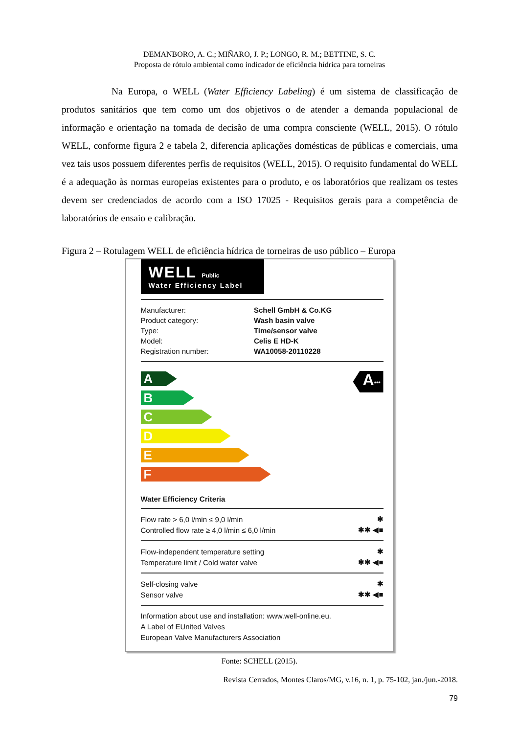DEMANBORO, A. C.; MIÑARO, J. P.; LONGO, R. M.; BETTINE, S. C.
Proposta de rótulo ambiental como indicador de eficiência hídrica para torneiras
Na Europa, o WELL (Water Efficiency Labeling) é um sistema de classificação de produtos sanitários que tem como um dos objetivos o de atender a demanda populacional de informação e orientação na tomada de decisão de uma compra consciente (WELL, 2015). O rótulo WELL, conforme figura 2 e tabela 2, diferencia aplicações domésticas de públicas e comerciais, uma vez tais usos possuem diferentes perfis de requisitos (WELL, 2015). O requisito fundamental do WELL é a adequação às normas europeias existentes para o produto, e os laboratórios que realizam os testes devem ser credenciados de acordo com a ISO 17025 - Requisitos gerais para a competência de laboratórios de ensaio e calibração.
Figura 2 – Rotulagem WELL de eficiência hídrica de torneiras de uso público – Europa
WELL Public
Water Efficiency Label
| Manufacturer: | Schell GmbH & Co.KG |
| Product category: | Wash basin valve |
| Type: | Time/sensor valve |
| Model: | Celis E HD-K |
| Registration number: | WA10058-20110228 |
A
B
C
D
E
F
A***
Water Efficiency Criteria
| Flow rate > 6,0 l/min ≤ 9,0 l/min | ✱ |
| Controlled flow rate ≥ 4,0 l/min ≤ 6,0 l/min | ✱✱ ◀■ |
| Flow-independent temperature setting | ✱ |
| Temperature limit / Cold water valve | ✱✱ ◀■ |
| Self-closing valve | ✱ |
| Sensor valve | ✱✱ ◀■ |
Information about use and installation: www.well-online.eu.
A Label of EUnited Valves
European Valve Manufacturers Association
Fonte: SCHELL (2015).
Revista Cerrados, Montes Claros/MG, v.16, n. 1, p. 75-102, jan./jun.-2018.
79